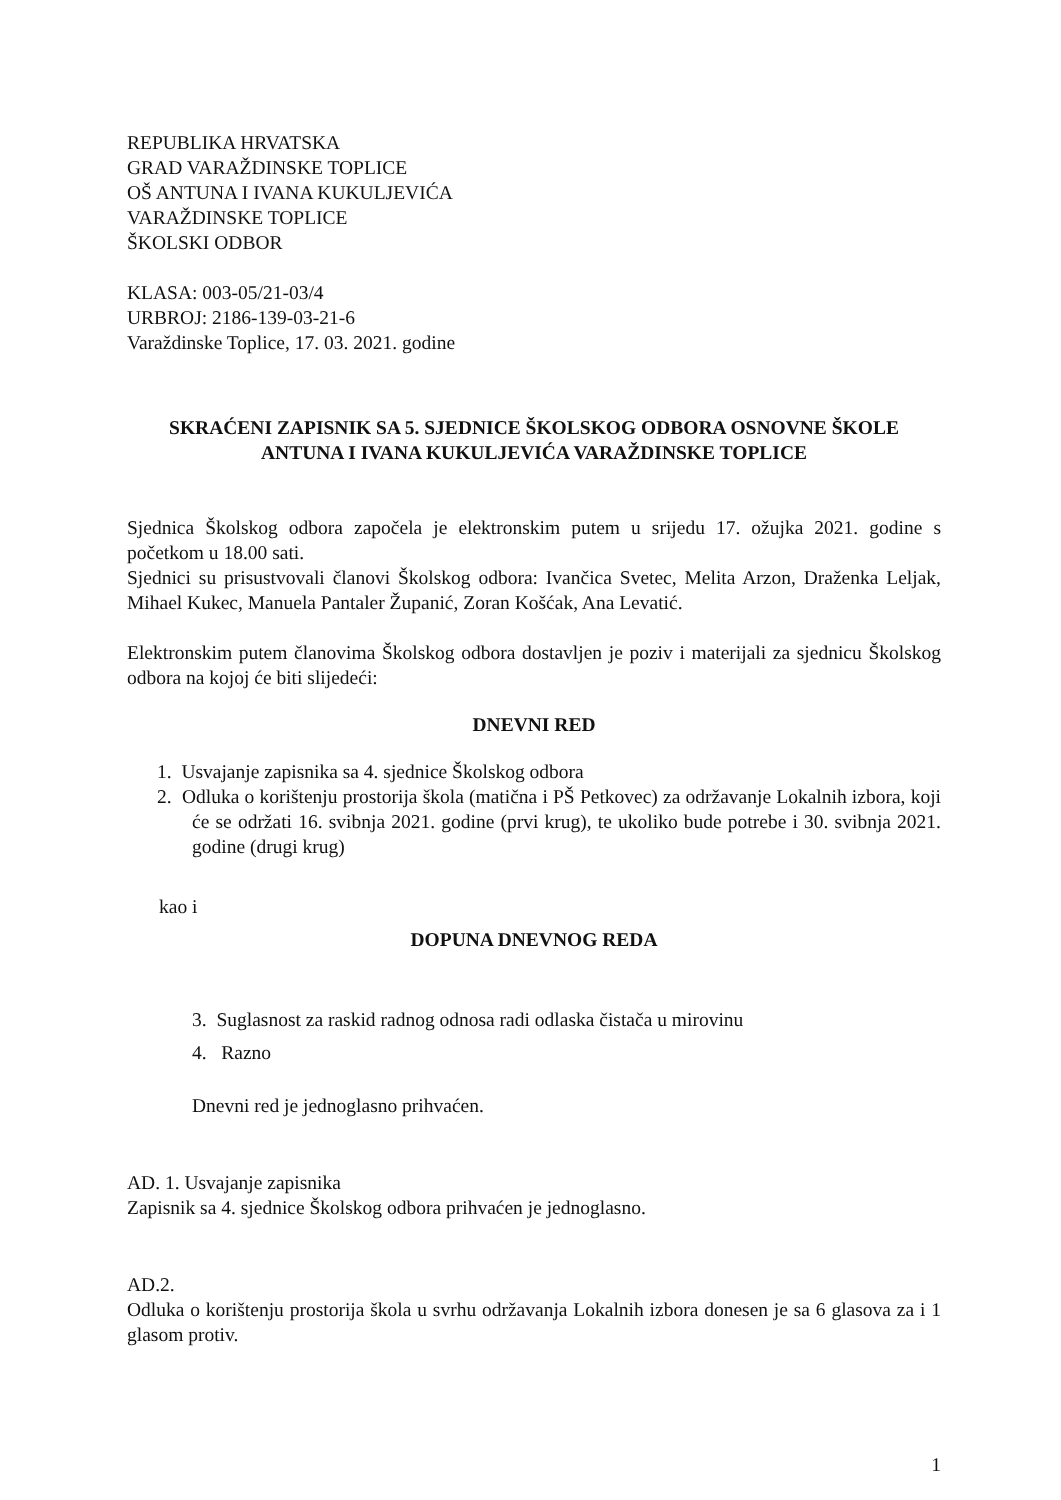REPUBLIKA HRVATSKA
GRAD VARAŽDINSKE TOPLICE
OŠ ANTUNA I IVANA KUKULJEVIĆA
VARAŽDINSKE TOPLICE
ŠKOLSKI ODBOR
KLASA: 003-05/21-03/4
URBROJ: 2186-139-03-21-6
Varaždinske Toplice, 17. 03. 2021. godine
SKRAĆENI ZAPISNIK SA 5. SJEDNICE ŠKOLSKOG ODBORA OSNOVNE ŠKOLE ANTUNA I IVANA KUKULJEVIĆA VARAŽDINSKE TOPLICE
Sjednica Školskog odbora započela je elektronskim putem u srijedu 17. ožujka 2021. godine s početkom u 18.00 sati.
Sjednici su prisustvovali članovi Školskog odbora: Ivančica Svetec, Melita Arzon, Draženka Leljak, Mihael Kukec, Manuela Pantaler Županić, Zoran Košćak, Ana Levatić.
Elektronskim putem članovima Školskog odbora dostavljen je poziv i materijali za sjednicu Školskog odbora na kojoj će biti slijedeći:
DNEVNI RED
1. Usvajanje zapisnika sa 4. sjednice Školskog odbora
2. Odluka o korištenju prostorija škola (matična i PŠ Petkovec) za održavanje Lokalnih izbora, koji će se održati 16. svibnja 2021. godine (prvi krug), te ukoliko bude potrebe i 30. svibnja 2021. godine (drugi krug)
kao i
DOPUNA DNEVNOG REDA
3. Suglasnost za raskid radnog odnosa radi odlaska čistača u mirovinu
4. Razno
Dnevni red je jednoglasno prihvaćen.
AD. 1. Usvajanje zapisnika
Zapisnik sa 4. sjednice Školskog odbora prihvaćen je jednoglasno.
AD.2.
Odluka o korištenju prostorija škola u svrhu održavanja Lokalnih izbora donesen je sa 6 glasova za i 1 glasom protiv.
1